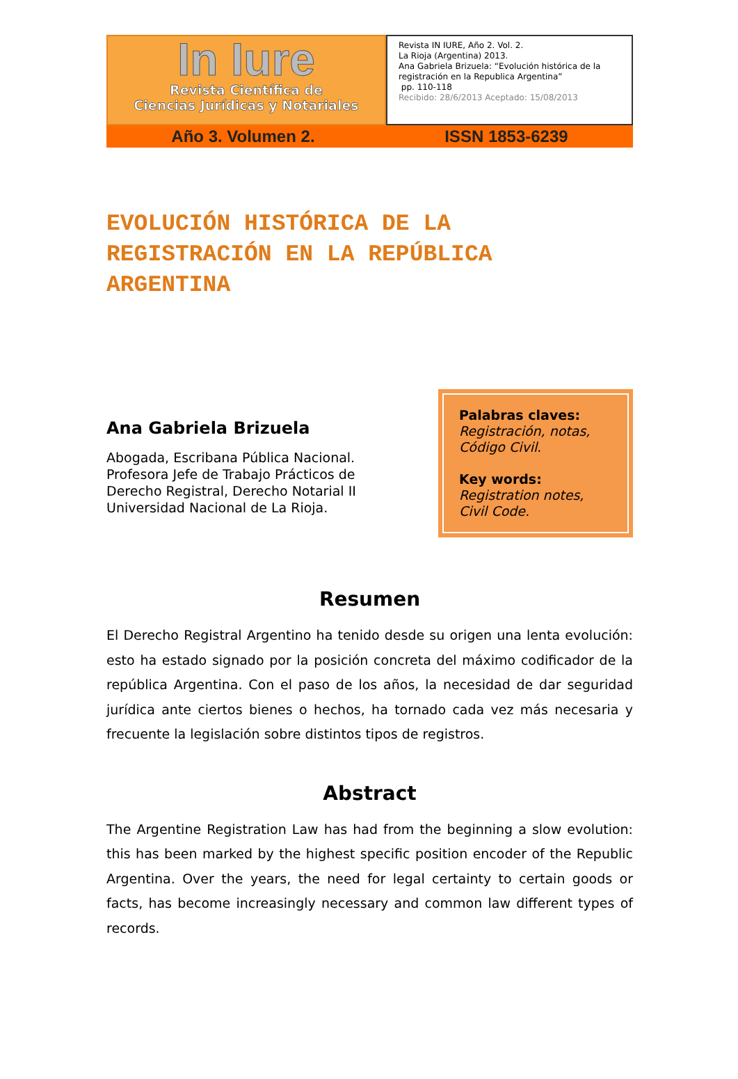In Iure
Revista Científica de
Ciencias Jurídicas y Notariales
Revista IN IURE, Año 2. Vol. 2.
La Rioja (Argentina) 2013.
Ana Gabriela Brizuela: “Evolución histórica de la registración en la Republica Argentina”
pp. 110-118
Recibido: 28/6/2013 Aceptado: 15/08/2013
Año 3. Volumen 2. ISSN 1853-6239
EVOLUCIÓN HISTÓRICA DE LA REGISTRACIÓN EN LA REPÚBLICA ARGENTINA
Ana Gabriela Brizuela
Abogada, Escribana Pública Nacional.
Profesora Jefe de Trabajo Prácticos de
Derecho Registral, Derecho Notarial II
Universidad Nacional de La Rioja.
Palabras claves:
Registración, notas, Código Civil.
Key words:
Registration notes, Civil Code.
Resumen
El Derecho Registral Argentino ha tenido desde su origen una lenta evolución: esto ha estado signado por la posición concreta del máximo codificador de la república Argentina. Con el paso de los años, la necesidad de dar seguridad jurídica ante ciertos bienes o hechos, ha tornado cada vez más necesaria y frecuente la legislación sobre distintos tipos de registros.
Abstract
The Argentine Registration Law has had from the beginning a slow evolution: this has been marked by the highest specific position encoder of the Republic Argentina. Over the years, the need for legal certainty to certain goods or facts, has become increasingly necessary and common law different types of records.